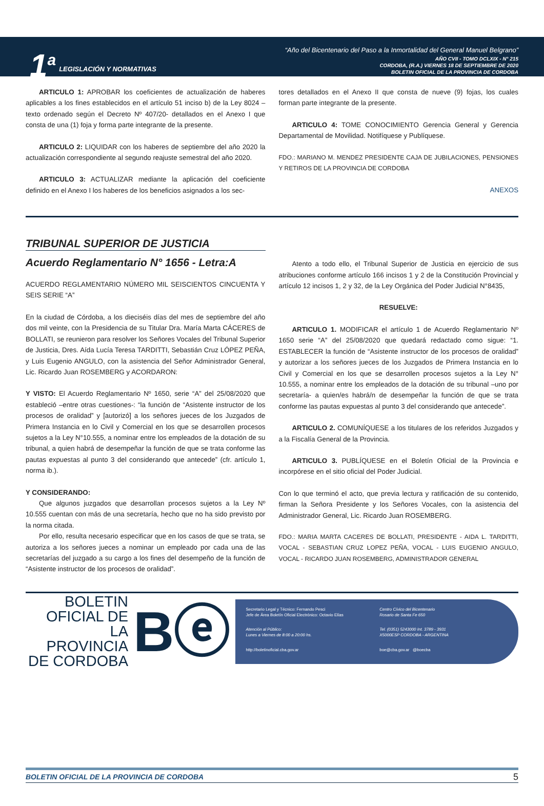1<sup>a</sup>
LEGISLACIÓN Y NORMATIVAS
“Año del Bicentenario del Paso a la Inmortalidad del General Manuel Belgrano”
AÑO CVII - TOMO DCLXIX - N° 215
CORDOBA, (R.A.) VIERNES 18 DE SEPTIEMBRE DE 2020
BOLETIN OFICIAL DE LA PROVINCIA DE CORDOBA
ARTICULO 1: APROBAR los coeficientes de actualización de haberes aplicables a los fines establecidos en el artículo 51 inciso b) de la Ley 8024 –texto ordenado según el Decreto Nº 407/20- detallados en el Anexo I que consta de una (1) foja y forma parte integrante de la presente.
ARTICULO 2: LIQUIDAR con los haberes de septiembre del año 2020 la actualización correspondiente al segundo reajuste semestral del año 2020.
ARTICULO 3: ACTUALIZAR mediante la aplicación del coeficiente definido en el Anexo I los haberes de los beneficios asignados a los sec-
tores detallados en el Anexo II que consta de nueve (9) fojas, los cuales forman parte integrante de la presente.
ARTICULO 4: TOME CONOCIMIENTO Gerencia General y Gerencia Departamental de Movilidad. Notifíquese y Publíquese.
FDO.: MARIANO M. MENDEZ PRESIDENTE CAJA DE JUBILACIONES, PENSIONES Y RETIROS DE LA PROVINCIA DE CORDOBA
ANEXOS
TRIBUNAL SUPERIOR DE JUSTICIA
Acuerdo Reglamentario N° 1656 - Letra:A
ACUERDO REGLAMENTARIO NÚMERO MIL SEISCIENTOS CINCUENTA Y SEIS SERIE “A”
En la ciudad de Córdoba, a los dieciséis días del mes de septiembre del año dos mil veinte, con la Presidencia de su Titular Dra. María Marta CÁCERES de BOLLATI, se reunieron para resolver los Señores Vocales del Tribunal Superior de Justicia, Dres. Aída Lucía Teresa TARDITTI, Sebastián Cruz LÓPEZ PEÑA, y Luis Eugenio ANGULO, con la asistencia del Señor Administrador General, Lic. Ricardo Juan ROSEMBERG y ACORDARON:
Y VISTO: El Acuerdo Reglamentario Nº 1650, serie “A” del 25/08/2020 que estableció –entre otras cuestiones-: “la función de “Asistente instructor de los procesos de oralidad” y [autorizó] a los señores jueces de los Juzgados de Primera Instancia en lo Civil y Comercial en los que se desarrollen procesos sujetos a la Ley N°10.555, a nominar entre los empleados de la dotación de su tribunal, a quien habrá de desempeñar la función de que se trata conforme las pautas expuestas al punto 3 del considerando que antecede” (cfr. artículo 1, norma ib.).
Y CONSIDERANDO:
Que algunos juzgados que desarrollan procesos sujetos a la Ley Nº 10.555 cuentan con más de una secretaría, hecho que no ha sido previsto por la norma citada.
Por ello, resulta necesario especificar que en los casos de que se trata, se autoriza a los señores jueces a nominar un empleado por cada una de las secretarías del juzgado a su cargo a los fines del desempeño de la función de “Asistente instructor de los procesos de oralidad”.
Atento a todo ello, el Tribunal Superior de Justicia en ejercicio de sus atribuciones conforme artículo 166 incisos 1 y 2 de la Constitución Provincial y artículo 12 incisos 1, 2 y 32, de la Ley Orgánica del Poder Judicial N°8435,
RESUELVE:
ARTICULO 1. MODIFICAR el artículo 1 de Acuerdo Reglamentario Nº 1650 serie “A” del 25/08/2020 que quedará redactado como sigue: “1. ESTABLECER la función de “Asistente instructor de los procesos de oralidad” y autorizar a los señores jueces de los Juzgados de Primera Instancia en lo Civil y Comercial en los que se desarrollen procesos sujetos a la Ley N° 10.555, a nominar entre los empleados de la dotación de su tribunal –uno por secretaría- a quien/es habrá/n de desempeñar la función de que se trata conforme las pautas expuestas al punto 3 del considerando que antecede”.
ARTICULO 2. COMUNÍQUESE a los titulares de los referidos Juzgados y a la Fiscalía General de la Provincia.
ARTICULO 3. PUBLÍQUESE en el Boletín Oficial de la Provincia e incorpórese en el sitio oficial del Poder Judicial.
Con lo que terminó el acto, que previa lectura y ratificación de su contenido, firman la Señora Presidente y los Señores Vocales, con la asistencia del Administrador General, Lic. Ricardo Juan ROSEMBERG.
FDO.: MARIA MARTA CACERES DE BOLLATI, PRESIDENTE - AIDA L. TARDITTI, VOCAL - SEBASTIAN CRUZ LOPEZ PEÑA, VOCAL - LUIS EUGENIO ANGULO, VOCAL - RICARDO JUAN ROSEMBERG, ADMINISTRADOR GENERAL
BOLETIN
OFICIAL DE
LA PROVINCIA
DE CORDOBA
Bⓔ
Secretario Legal y Técnico: Fernando Pesci
Jefe de Área Boletín Oficial Electrónico: Octavio Elías
Centro Cívico del Bicentenario
Rosario de Santa Fe 650
Atención al Público:
Lunes a Viernes de 8:00 a 20:00 hs.
Tel. (0351) 5243000 Int. 3789 - 3931
X5000ESP CORDOBA - ARGENTINA
http://boletinoficial.cba.gov.ar
boe@cba.gov.ar @boecba
BOLETIN OFICIAL DE LA PROVINCIA DE CORDOBA 5